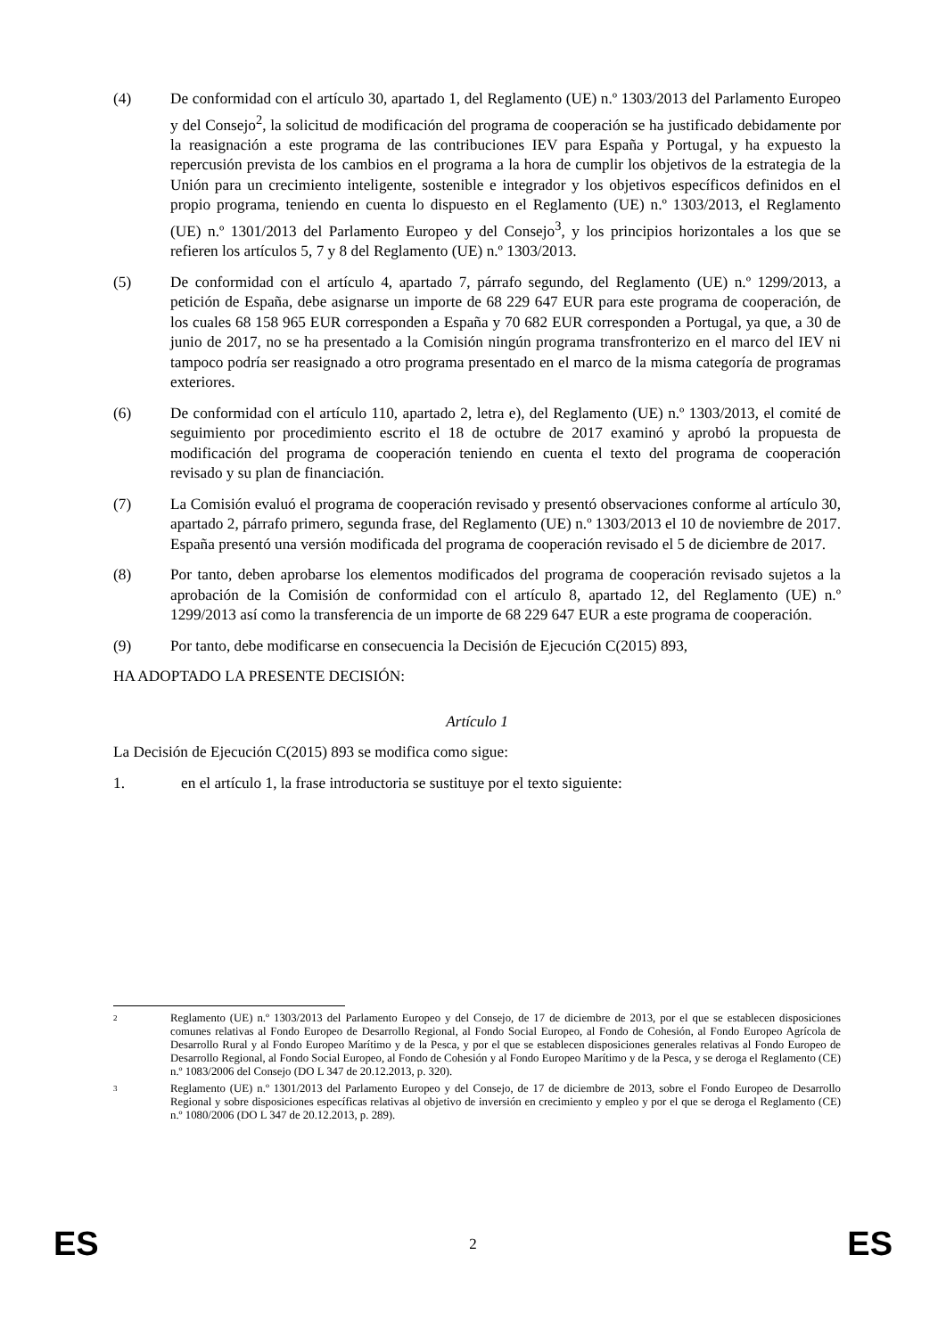(4) De conformidad con el artículo 30, apartado 1, del Reglamento (UE) n.º 1303/2013 del Parlamento Europeo y del Consejo<sup>2</sup>, la solicitud de modificación del programa de cooperación se ha justificado debidamente por la reasignación a este programa de las contribuciones IEV para España y Portugal, y ha expuesto la repercusión prevista de los cambios en el programa a la hora de cumplir los objetivos de la estrategia de la Unión para un crecimiento inteligente, sostenible e integrador y los objetivos específicos definidos en el propio programa, teniendo en cuenta lo dispuesto en el Reglamento (UE) n.º 1303/2013, el Reglamento (UE) n.º 1301/2013 del Parlamento Europeo y del Consejo<sup>3</sup>, y los principios horizontales a los que se refieren los artículos 5, 7 y 8 del Reglamento (UE) n.º 1303/2013.
(5) De conformidad con el artículo 4, apartado 7, párrafo segundo, del Reglamento (UE) n.º 1299/2013, a petición de España, debe asignarse un importe de 68 229 647 EUR para este programa de cooperación, de los cuales 68 158 965 EUR corresponden a España y 70 682 EUR corresponden a Portugal, ya que, a 30 de junio de 2017, no se ha presentado a la Comisión ningún programa transfronterizo en el marco del IEV ni tampoco podría ser reasignado a otro programa presentado en el marco de la misma categoría de programas exteriores.
(6) De conformidad con el artículo 110, apartado 2, letra e), del Reglamento (UE) n.º 1303/2013, el comité de seguimiento por procedimiento escrito el 18 de octubre de 2017 examinó y aprobó la propuesta de modificación del programa de cooperación teniendo en cuenta el texto del programa de cooperación revisado y su plan de financiación.
(7) La Comisión evaluó el programa de cooperación revisado y presentó observaciones conforme al artículo 30, apartado 2, párrafo primero, segunda frase, del Reglamento (UE) n.º 1303/2013 el 10 de noviembre de 2017. España presentó una versión modificada del programa de cooperación revisado el 5 de diciembre de 2017.
(8) Por tanto, deben aprobarse los elementos modificados del programa de cooperación revisado sujetos a la aprobación de la Comisión de conformidad con el artículo 8, apartado 12, del Reglamento (UE) n.º 1299/2013 así como la transferencia de un importe de 68 229 647 EUR a este programa de cooperación.
(9) Por tanto, debe modificarse en consecuencia la Decisión de Ejecución C(2015) 893,
HA ADOPTADO LA PRESENTE DECISIÓN:
Artículo 1
La Decisión de Ejecución C(2015) 893 se modifica como sigue:
1. en el artículo 1, la frase introductoria se sustituye por el texto siguiente:
2
Reglamento (UE) n.º 1303/2013 del Parlamento Europeo y del Consejo, de 17 de diciembre de 2013, por el que se establecen disposiciones comunes relativas al Fondo Europeo de Desarrollo Regional, al Fondo Social Europeo, al Fondo de Cohesión, al Fondo Europeo Agrícola de Desarrollo Rural y al Fondo Europeo Marítimo y de la Pesca, y por el que se establecen disposiciones generales relativas al Fondo Europeo de Desarrollo Regional, al Fondo Social Europeo, al Fondo de Cohesión y al Fondo Europeo Marítimo y de la Pesca, y se deroga el Reglamento (CE) n.º 1083/2006 del Consejo (DO L 347 de 20.12.2013, p. 320).
3
Reglamento (UE) n.º 1301/2013 del Parlamento Europeo y del Consejo, de 17 de diciembre de 2013, sobre el Fondo Europeo de Desarrollo Regional y sobre disposiciones específicas relativas al objetivo de inversión en crecimiento y empleo y por el que se deroga el Reglamento (CE) n.º 1080/2006 (DO L 347 de 20.12.2013, p. 289).
ES 2 ES